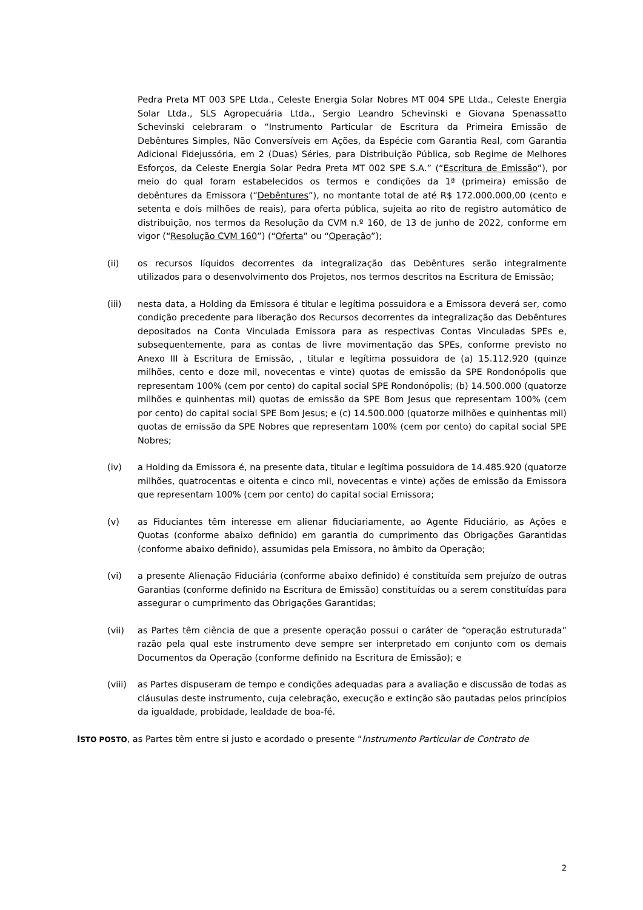Pedra Preta MT 003 SPE Ltda., Celeste Energia Solar Nobres MT 004 SPE Ltda., Celeste Energia Solar Ltda., SLS Agropecuária Ltda., Sergio Leandro Schevinski e Giovana Spenassatto Schevinski celebraram o “Instrumento Particular de Escritura da Primeira Emissão de Debêntures Simples, Não Conversíveis em Ações, da Espécie com Garantia Real, com Garantia Adicional Fidejussória, em 2 (Duas) Séries, para Distribuição Pública, sob Regime de Melhores Esforços, da Celeste Energia Solar Pedra Preta MT 002 SPE S.A.” (“Escritura de Emissão”), por meio do qual foram estabelecidos os termos e condições da 1ª (primeira) emissão de debêntures da Emissora (“Debêntures”), no montante total de até R$ 172.000.000,00 (cento e setenta e dois milhões de reais), para oferta pública, sujeita ao rito de registro automático de distribuição, nos termos da Resolução da CVM n.º 160, de 13 de junho de 2022, conforme em vigor (“Resolução CVM 160”) (“Oferta” ou “Operação”);
(ii) os recursos líquidos decorrentes da integralização das Debêntures serão integralmente utilizados para o desenvolvimento dos Projetos, nos termos descritos na Escritura de Emissão;
(iii) nesta data, a Holding da Emissora é titular e legítima possuidora e a Emissora deverá ser, como condição precedente para liberação dos Recursos decorrentes da integralização das Debêntures depositados na Conta Vinculada Emissora para as respectivas Contas Vinculadas SPEs e, subsequentemente, para as contas de livre movimentação das SPEs, conforme previsto no Anexo III à Escritura de Emissão, , titular e legítima possuidora de (a) 15.112.920 (quinze milhões, cento e doze mil, novecentas e vinte) quotas de emissão da SPE Rondonópolis que representam 100% (cem por cento) do capital social SPE Rondonópolis; (b) 14.500.000 (quatorze milhões e quinhentas mil) quotas de emissão da SPE Bom Jesus que representam 100% (cem por cento) do capital social SPE Bom Jesus; e (c) 14.500.000 (quatorze milhões e quinhentas mil) quotas de emissão da SPE Nobres que representam 100% (cem por cento) do capital social SPE Nobres;
(iv) a Holding da Emissora é, na presente data, titular e legítima possuidora de 14.485.920 (quatorze milhões, quatrocentas e oitenta e cinco mil, novecentas e vinte) ações de emissão da Emissora que representam 100% (cem por cento) do capital social Emissora;
(v) as Fiduciantes têm interesse em alienar fiduciariamente, ao Agente Fiduciário, as Ações e Quotas (conforme abaixo definido) em garantia do cumprimento das Obrigações Garantidas (conforme abaixo definido), assumidas pela Emissora, no âmbito da Operação;
(vi) a presente Alienação Fiduciária (conforme abaixo definido) é constituída sem prejuízo de outras Garantias (conforme definido na Escritura de Emissão) constituídas ou a serem constituídas para assegurar o cumprimento das Obrigações Garantidas;
(vii) as Partes têm ciência de que a presente operação possui o caráter de “operação estruturada” razão pela qual este instrumento deve sempre ser interpretado em conjunto com os demais Documentos da Operação (conforme definido na Escritura de Emissão); e
(viii) as Partes dispuseram de tempo e condições adequadas para a avaliação e discussão de todas as cláusulas deste instrumento, cuja celebração, execução e extinção são pautadas pelos princípios da igualdade, probidade, lealdade de boa-fé.
ISTO POSTO, as Partes têm entre si justo e acordado o presente “Instrumento Particular de Contrato de
2